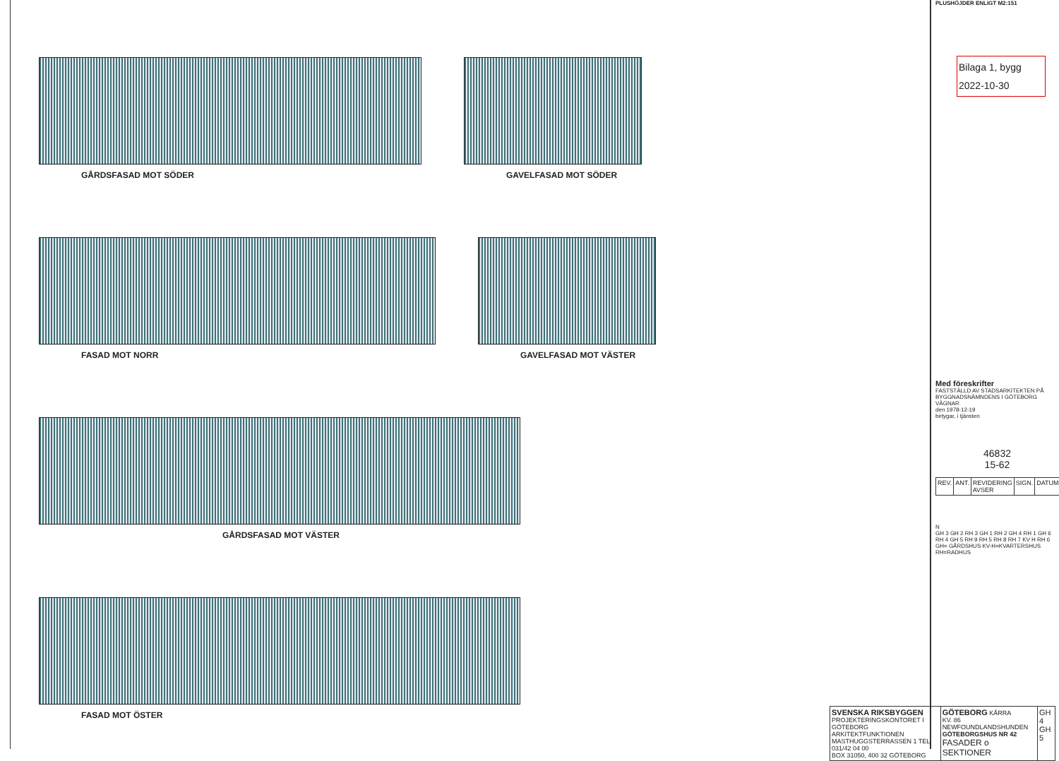GÅRDSFASAD MOT SÖDER
GAVELFASAD MOT SÖDER
FASAD MOT NORR
GAVELFASAD MOT VÄSTER
GÅRDSFASAD MOT VÄSTER
FASAD MOT ÖSTER
PLUSHÖJDER ENLIGT M2:151
Bilaga 1, bygg
2022-10-30
Med föreskrifter
FASTSTÄLLD AV STADSARKITEKTEN PÅ BYGGNADSNÄMNDENS I GÖTEBORG VÄGNAR
den 1978-12-19
betygar, i tjänsten
46832
15-62
| REV. | ANT. | REVIDERING AVSER | SIGN. | DATUM |
N
GH 3 GH 2 RH 3 GH 1 RH 2 GH 4 RH 1 GH 6 RH 4 GH 5 RH 9 RH 5 RH 8 RH 7 KV H RH 6
GH= GÅRDSHUS KV-H=KVARTERSHUS RH=RADHUS
| SVENSKA RIKSBYGGEN PROJEKTERINGSKONTORET I GÖTEBORG ARKITEKTFUNKTIONEN MASTHUGGSTERRASSEN 1 TEL 031/42 04 00 BOX 31050, 400 32 GÖTEBORG | GÖTEBORG KÅRRA KV. 86 NEWFOUNDLANDSHUNDEN GÖTEBORGSHUS NR 42 FASADER o SEKTIONER | GH 4 GH 5 |